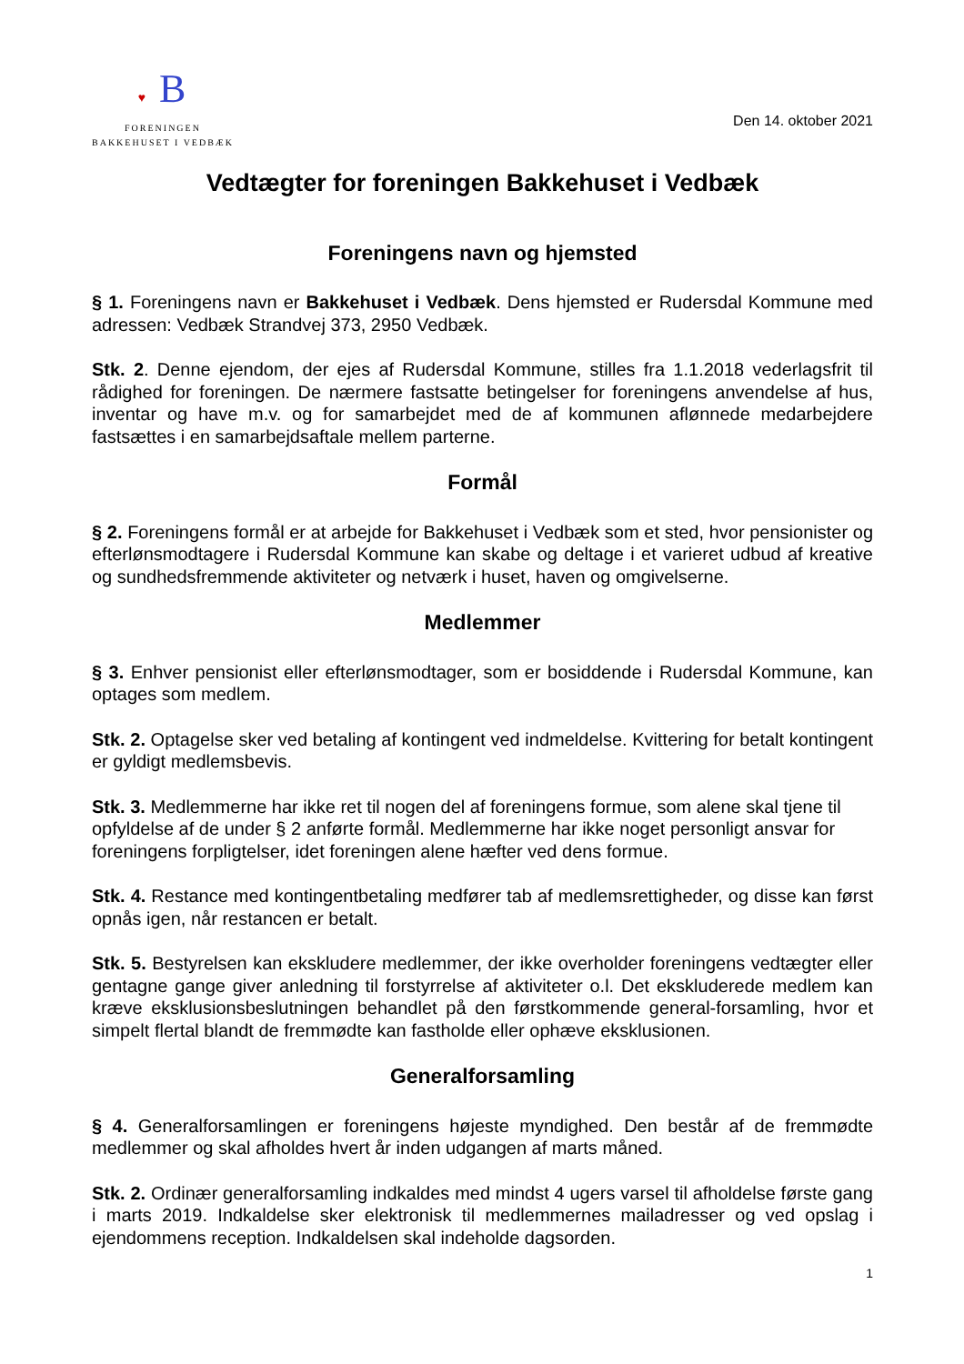♥ B
FORENINGEN
BAKKEHUSET I VEDBÆK
Den 14. oktober 2021
Vedtægter for foreningen Bakkehuset i Vedbæk
Foreningens navn og hjemsted
§ 1. Foreningens navn er Bakkehuset i Vedbæk. Dens hjemsted er Rudersdal Kommune med adressen: Vedbæk Strandvej 373, 2950 Vedbæk.
Stk. 2. Denne ejendom, der ejes af Rudersdal Kommune, stilles fra 1.1.2018 vederlagsfrit til rådighed for foreningen. De nærmere fastsatte betingelser for foreningens anvendelse af hus, inventar og have m.v. og for samarbejdet med de af kommunen aflønnede medarbejdere fastsættes i en samarbejdsaftale mellem parterne.
Formål
§ 2. Foreningens formål er at arbejde for Bakkehuset i Vedbæk som et sted, hvor pensionister og efterlønsmodtagere i Rudersdal Kommune kan skabe og deltage i et varieret udbud af kreative og sundhedsfremmende aktiviteter og netværk i huset, haven og omgivelserne.
Medlemmer
§ 3. Enhver pensionist eller efterlønsmodtager, som er bosiddende i Rudersdal Kommune, kan optages som medlem.
Stk. 2. Optagelse sker ved betaling af kontingent ved indmeldelse. Kvittering for betalt kontingent er gyldigt medlemsbevis.
Stk. 3. Medlemmerne har ikke ret til nogen del af foreningens formue, som alene skal tjene til opfyldelse af de under § 2 anførte formål. Medlemmerne har ikke noget personligt ansvar for foreningens forpligtelser, idet foreningen alene hæfter ved dens formue.
Stk. 4. Restance med kontingentbetaling medfører tab af medlemsrettigheder, og disse kan først opnås igen, når restancen er betalt.
Stk. 5. Bestyrelsen kan ekskludere medlemmer, der ikke overholder foreningens vedtægter eller gentagne gange giver anledning til forstyrrelse af aktiviteter o.l. Det ekskluderede medlem kan kræve eksklusionsbeslutningen behandlet på den førstkommende general-forsamling, hvor et simpelt flertal blandt de fremmødte kan fastholde eller ophæve eksklusionen.
Generalforsamling
§ 4. Generalforsamlingen er foreningens højeste myndighed. Den består af de fremmødte medlemmer og skal afholdes hvert år inden udgangen af marts måned.
Stk. 2. Ordinær generalforsamling indkaldes med mindst 4 ugers varsel til afholdelse første gang i marts 2019. Indkaldelse sker elektronisk til medlemmernes mailadresser og ved opslag i ejendommens reception. Indkaldelsen skal indeholde dagsorden.
1